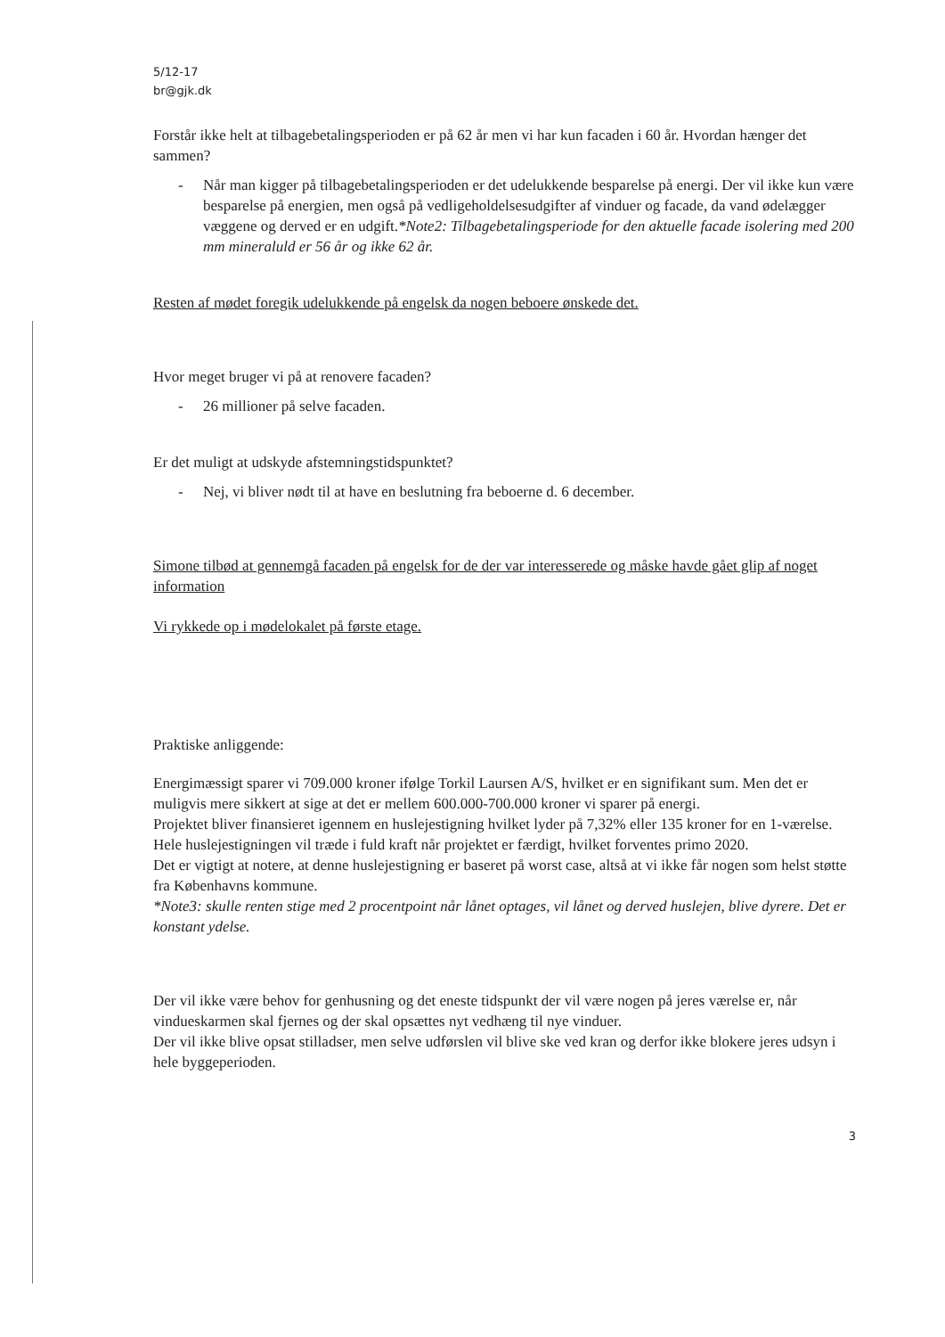5/12-17
br@gjk.dk
Forstår ikke helt at tilbagebetalingsperioden er på 62 år men vi har kun facaden i 60 år. Hvordan hænger det sammen?
- Når man kigger på tilbagebetalingsperioden er det udelukkende besparelse på energi. Der vil ikke kun være besparelse på energien, men også på vedligeholdelsesudgifter af vinduer og facade, da vand ødelægger væggene og derved er en udgift.*Note2: Tilbagebetalingsperiode for den aktuelle facade isolering med 200 mm mineraluld er 56 år og ikke 62 år.
Resten af mødet foregik udelukkende på engelsk da nogen beboere ønskede det.
Hvor meget bruger vi på at renovere facaden?
- 26 millioner på selve facaden.
Er det muligt at udskyde afstemningstidspunktet?
- Nej, vi bliver nødt til at have en beslutning fra beboerne d. 6 december.
Simone tilbød at gennemgå facaden på engelsk for de der var interesserede og måske havde gået glip af noget information
Vi rykkede op i mødelokalet på første etage.
Praktiske anliggende:
Energimæssigt sparer vi 709.000 kroner ifølge Torkil Laursen A/S, hvilket er en signifikant sum. Men det er muligvis mere sikkert at sige at det er mellem 600.000-700.000 kroner vi sparer på energi.
Projektet bliver finansieret igennem en huslejestigning hvilket lyder på 7,32% eller 135 kroner for en 1-værelse. Hele huslejestigningen vil træde i fuld kraft når projektet er færdigt, hvilket forventes primo 2020.
Det er vigtigt at notere, at denne huslejestigning er baseret på worst case, altså at vi ikke får nogen som helst støtte fra Københavns kommune.
*Note3: skulle renten stige med 2 procentpoint når lånet optages, vil lånet og derved huslejen, blive dyrere. Det er konstant ydelse.
Der vil ikke være behov for genhusning og det eneste tidspunkt der vil være nogen på jeres værelse er, når vindueskarmen skal fjernes og der skal opsættes nyt vedhæng til nye vinduer.
Der vil ikke blive opsat stilladser, men selve udførslen vil blive ske ved kran og derfor ikke blokere jeres udsyn i hele byggeperioden.
3